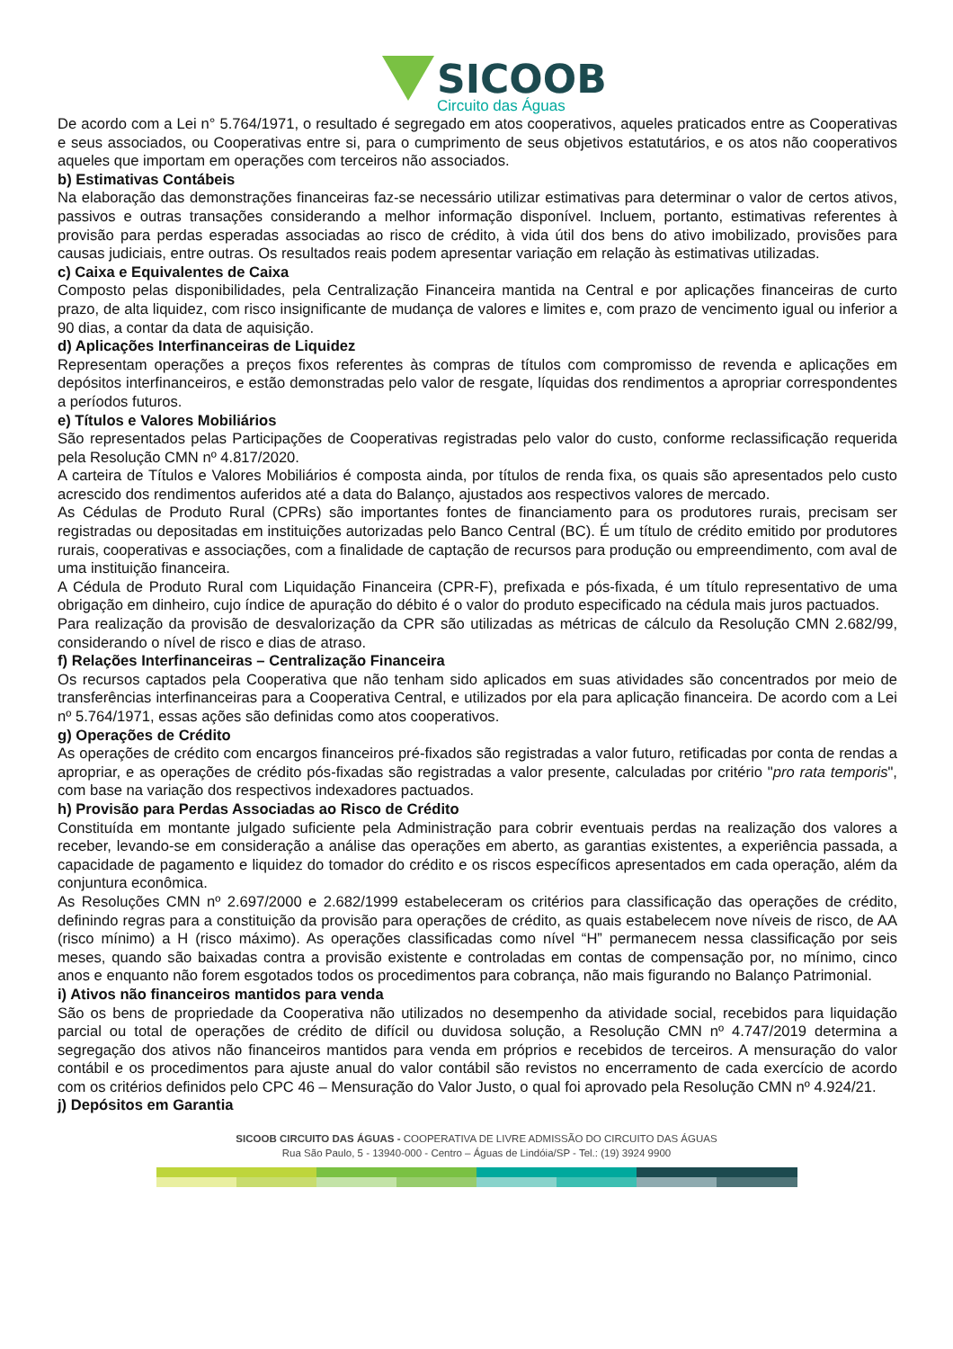SICOOB
Circuito das Águas
De acordo com a Lei n° 5.764/1971, o resultado é segregado em atos cooperativos, aqueles praticados entre as Cooperativas e seus associados, ou Cooperativas entre si, para o cumprimento de seus objetivos estatutários, e os atos não cooperativos aqueles que importam em operações com terceiros não associados.
b) Estimativas Contábeis
Na elaboração das demonstrações financeiras faz-se necessário utilizar estimativas para determinar o valor de certos ativos, passivos e outras transações considerando a melhor informação disponível. Incluem, portanto, estimativas referentes à provisão para perdas esperadas associadas ao risco de crédito, à vida útil dos bens do ativo imobilizado, provisões para causas judiciais, entre outras. Os resultados reais podem apresentar variação em relação às estimativas utilizadas.
c) Caixa e Equivalentes de Caixa
Composto pelas disponibilidades, pela Centralização Financeira mantida na Central e por aplicações financeiras de curto prazo, de alta liquidez, com risco insignificante de mudança de valores e limites e, com prazo de vencimento igual ou inferior a 90 dias, a contar da data de aquisição.
d) Aplicações Interfinanceiras de Liquidez
Representam operações a preços fixos referentes às compras de títulos com compromisso de revenda e aplicações em depósitos interfinanceiros, e estão demonstradas pelo valor de resgate, líquidas dos rendimentos a apropriar correspondentes a períodos futuros.
e) Títulos e Valores Mobiliários
São representados pelas Participações de Cooperativas registradas pelo valor do custo, conforme reclassificação requerida pela Resolução CMN nº 4.817/2020.
A carteira de Títulos e Valores Mobiliários é composta ainda, por títulos de renda fixa, os quais são apresentados pelo custo acrescido dos rendimentos auferidos até a data do Balanço, ajustados aos respectivos valores de mercado.
As Cédulas de Produto Rural (CPRs) são importantes fontes de financiamento para os produtores rurais, precisam ser registradas ou depositadas em instituições autorizadas pelo Banco Central (BC). É um título de crédito emitido por produtores rurais, cooperativas e associações, com a finalidade de captação de recursos para produção ou empreendimento, com aval de uma instituição financeira.
A Cédula de Produto Rural com Liquidação Financeira (CPR-F), prefixada e pós-fixada, é um título representativo de uma obrigação em dinheiro, cujo índice de apuração do débito é o valor do produto especificado na cédula mais juros pactuados.
Para realização da provisão de desvalorização da CPR são utilizadas as métricas de cálculo da Resolução CMN 2.682/99, considerando o nível de risco e dias de atraso.
f) Relações Interfinanceiras – Centralização Financeira
Os recursos captados pela Cooperativa que não tenham sido aplicados em suas atividades são concentrados por meio de transferências interfinanceiras para a Cooperativa Central, e utilizados por ela para aplicação financeira. De acordo com a Lei nº 5.764/1971, essas ações são definidas como atos cooperativos.
g) Operações de Crédito
As operações de crédito com encargos financeiros pré-fixados são registradas a valor futuro, retificadas por conta de rendas a apropriar, e as operações de crédito pós-fixadas são registradas a valor presente, calculadas por critério "pro rata temporis", com base na variação dos respectivos indexadores pactuados.
h) Provisão para Perdas Associadas ao Risco de Crédito
Constituída em montante julgado suficiente pela Administração para cobrir eventuais perdas na realização dos valores a receber, levando-se em consideração a análise das operações em aberto, as garantias existentes, a experiência passada, a capacidade de pagamento e liquidez do tomador do crédito e os riscos específicos apresentados em cada operação, além da conjuntura econômica.
As Resoluções CMN nº 2.697/2000 e 2.682/1999 estabeleceram os critérios para classificação das operações de crédito, definindo regras para a constituição da provisão para operações de crédito, as quais estabelecem nove níveis de risco, de AA (risco mínimo) a H (risco máximo). As operações classificadas como nível “H” permanecem nessa classificação por seis meses, quando são baixadas contra a provisão existente e controladas em contas de compensação por, no mínimo, cinco anos e enquanto não forem esgotados todos os procedimentos para cobrança, não mais figurando no Balanço Patrimonial.
i) Ativos não financeiros mantidos para venda
São os bens de propriedade da Cooperativa não utilizados no desempenho da atividade social, recebidos para liquidação parcial ou total de operações de crédito de difícil ou duvidosa solução, a Resolução CMN nº 4.747/2019 determina a segregação dos ativos não financeiros mantidos para venda em próprios e recebidos de terceiros. A mensuração do valor contábil e os procedimentos para ajuste anual do valor contábil são revistos no encerramento de cada exercício de acordo com os critérios definidos pelo CPC 46 – Mensuração do Valor Justo, o qual foi aprovado pela Resolução CMN nº 4.924/21.
j) Depósitos em Garantia
SICOOB CIRCUITO DAS ÁGUAS - COOPERATIVA DE LIVRE ADMISSÃO DO CIRCUITO DAS ÁGUAS
Rua São Paulo, 5 - 13940-000 - Centro – Águas de Lindóia/SP - Tel.: (19) 3924 9900